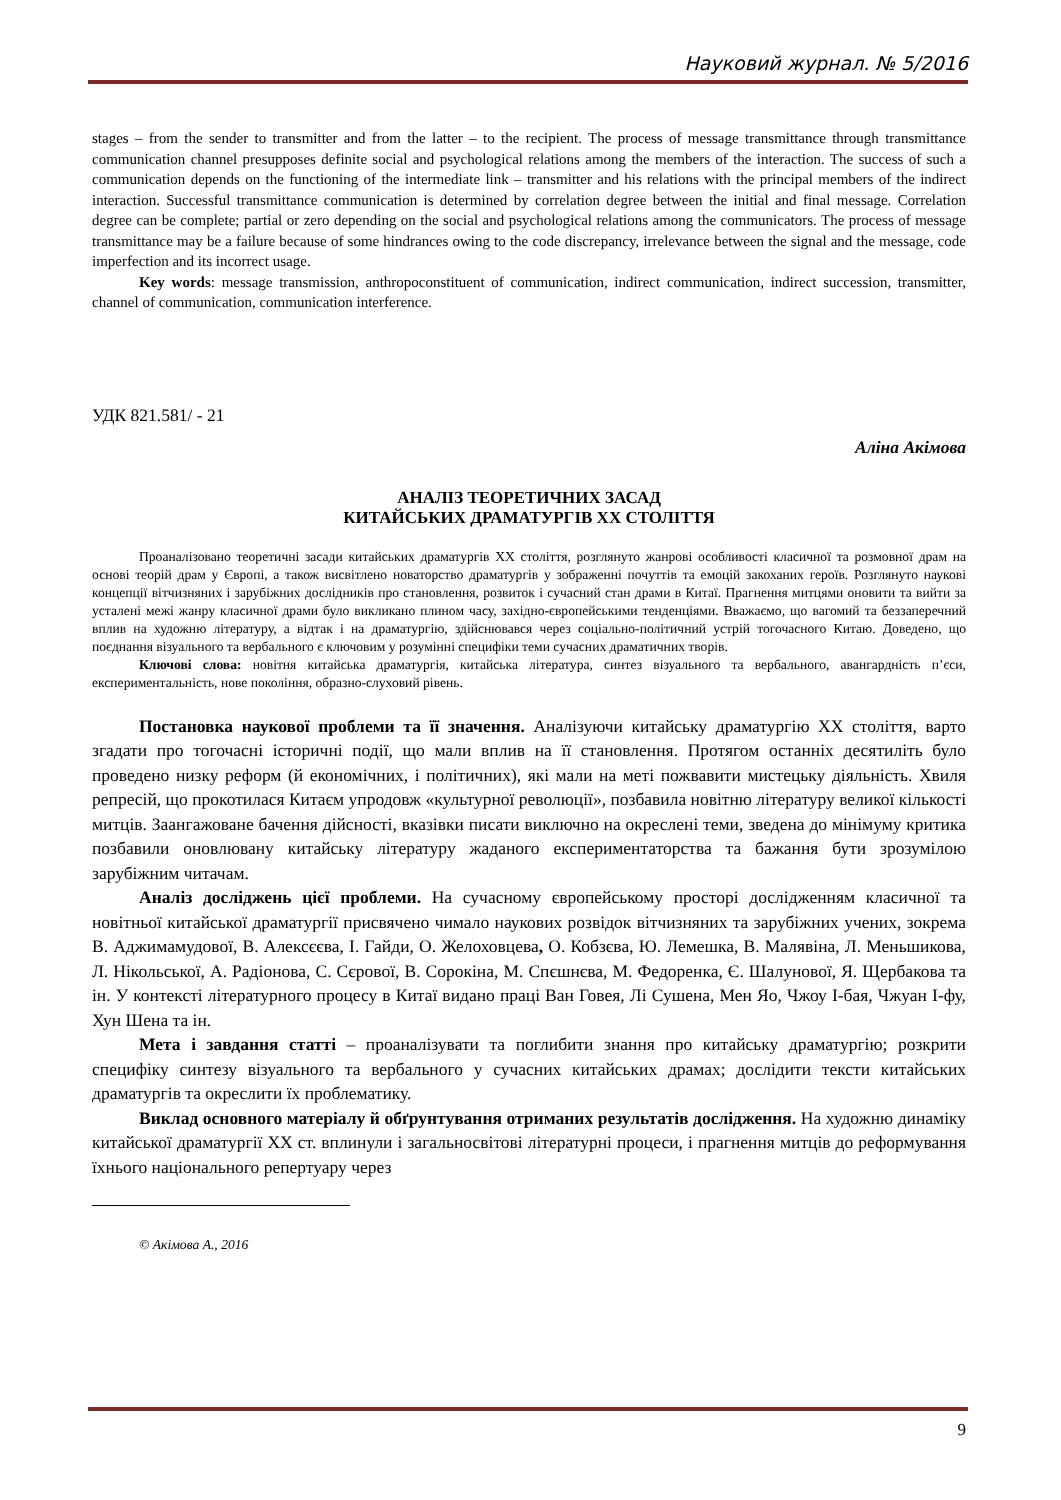Науковий журнал. № 5/2016
stages – from the sender to transmitter and from the latter – to the recipient. The process of message transmittance through transmittance communication channel presupposes definite social and psychological relations among the members of the interaction. The success of such a communication depends on the functioning of the intermediate link – transmitter and his relations with the principal members of the indirect interaction. Successful transmittance communication is determined by correlation degree between the initial and final message. Correlation degree can be complete; partial or zero depending on the social and psychological relations among the communicators. The process of message transmittance may be a failure because of some hindrances owing to the code discrepancy, irrelevance between the signal and the message, code imperfection and its incorrect usage.
Key words: message transmission, anthropoconstituent of communication, indirect communication, indirect succession, transmitter, channel of communication, communication interference.
УДК 821.581/ - 21
Аліна Акімова
АНАЛІЗ ТЕОРЕТИЧНИХ ЗАСАД
КИТАЙСЬКИХ ДРАМАТУРГІВ ХХ СТОЛІТТЯ
Проаналізовано теоретичні засади китайських драматургів ХХ століття, розглянуто жанрові особливості класичної та розмовної драм на основі теорій драм у Європі, а також висвітлено новаторство драматургів у зображенні почуттів та емоцій закоханих героїв. Розглянуто наукові концепції вітчизняних і зарубіжних дослідників про становлення, розвиток і сучасний стан драми в Китаї. Прагнення митцями оновити та вийти за усталені межі жанру класичної драми було викликано плином часу, західно-європейськими тенденціями. Вважаємо, що вагомий та беззаперечний вплив на художню літературу, а відтак і на драматургію, здійснювався через соціально-політичний устрій тогочасного Китаю. Доведено, що поєднання візуального та вербального є ключовим у розумінні специфіки теми сучасних драматичних творів.
Ключові слова: новітня китайська драматургія, китайська література, синтез візуального та вербального, авангардність п’єси, експериментальність, нове покоління, образно-слуховий рівень.
Постановка наукової проблеми та її значення. Аналізуючи китайську драматургію ХХ століття, варто згадати про тогочасні історичні події, що мали вплив на її становлення. Протягом останніх десятиліть було проведено низку реформ (й економічних, і політичних), які мали на меті пожвавити мистецьку діяльність. Хвиля репресій, що прокотилася Китаєм упродовж «культурної революції», позбавила новітню літературу великої кількості митців. Заангажоване бачення дійсності, вказівки писати виключно на окреслені теми, зведена до мінімуму критика позбавили оновлювану китайську літературу жаданого експериментаторства та бажання бути зрозумілою зарубіжним читачам.
Аналіз досліджень цієї проблеми. На сучасному європейському просторі дослідженням класичної та новітньої китайської драматургії присвячено чимало наукових розвідок вітчизняних та зарубіжних учених, зокрема В. Аджимамудової, В. Алексєєва, І. Гайди, О. Желоховцева, О. Кобзєва, Ю. Лемешка, В. Малявіна, Л. Меньшикова, Л. Нікольської, А. Радіонова, С. Сєрової, В. Сорокіна, М. Спєшнєва, М. Федоренка, Є. Шалунової, Я. Щербакова та ін. У контексті літературного процесу в Китаї видано праці Ван Говея, Лі Сушена, Мен Яо, Чжоу І-бая, Чжуан І-фу, Хун Шена та ін.
Мета і завдання статті – проаналізувати та поглибити знання про китайську драматургію; розкрити специфіку синтезу візуального та вербального у сучасних китайських драмах; дослідити тексти китайських драматургів та окреслити їх проблематику.
Виклад основного матеріалу й обґрунтування отриманих результатів дослідження. На художню динаміку китайської драматургії ХХ ст. вплинули і загальносвітові літературні процеси, і прагнення митців до реформування їхнього національного репертуару через
© Акімова А., 2016
9